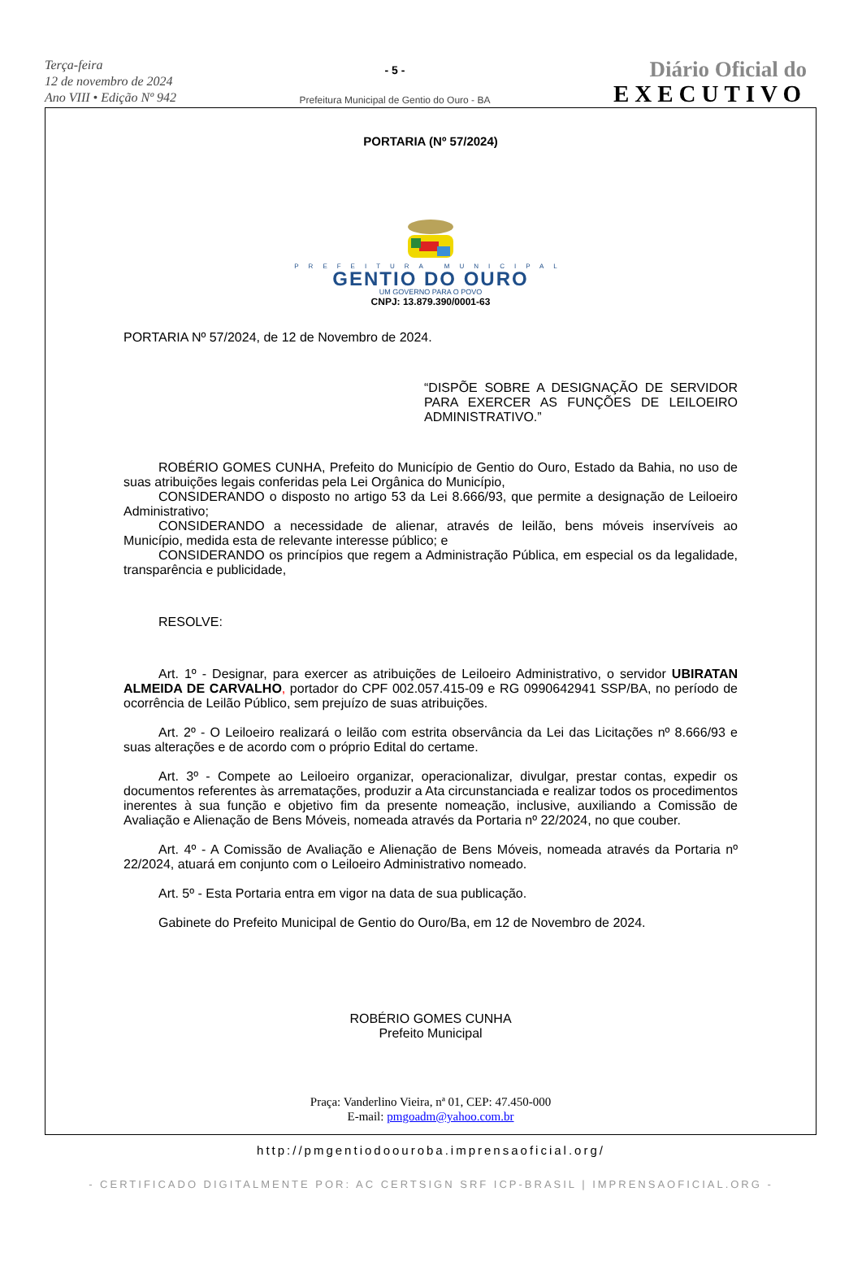Terça-feira
12 de novembro de 2024
Ano VIII • Edição Nº 942
- 5 -
Prefeitura Municipal de Gentio do Ouro - BA
Diário Oficial do
EXECUTIVO
PORTARIA (Nº 57/2024)
PREFEITURA MUNICIPAL
GENTIO DO OURO
UM GOVERNO PARA O POVO
CNPJ: 13.879.390/0001-63
PORTARIA Nº 57/2024, de 12 de Novembro de 2024.
“DISPÕE SOBRE A DESIGNAÇÃO DE SERVIDOR PARA EXERCER AS FUNÇÕES DE LEILOEIRO ADMINISTRATIVO.”
ROBÉRIO GOMES CUNHA, Prefeito do Município de Gentio do Ouro, Estado da Bahia, no uso de suas atribuições legais conferidas pela Lei Orgânica do Município,
CONSIDERANDO o disposto no artigo 53 da Lei 8.666/93, que permite a designação de Leiloeiro Administrativo;
CONSIDERANDO a necessidade de alienar, através de leilão, bens móveis inservíveis ao Município, medida esta de relevante interesse público; e
CONSIDERANDO os princípios que regem a Administração Pública, em especial os da legalidade, transparência e publicidade,
RESOLVE:
Art. 1º - Designar, para exercer as atribuições de Leiloeiro Administrativo, o servidor UBIRATAN ALMEIDA DE CARVALHO, portador do CPF 002.057.415-09 e RG 0990642941 SSP/BA, no período de ocorrência de Leilão Público, sem prejuízo de suas atribuições.
Art. 2º - O Leiloeiro realizará o leilão com estrita observância da Lei das Licitações nº 8.666/93 e suas alterações e de acordo com o próprio Edital do certame.
Art. 3º - Compete ao Leiloeiro organizar, operacionalizar, divulgar, prestar contas, expedir os documentos referentes às arrematações, produzir a Ata circunstanciada e realizar todos os procedimentos inerentes à sua função e objetivo fim da presente nomeação, inclusive, auxiliando a Comissão de Avaliação e Alienação de Bens Móveis, nomeada através da Portaria nº 22/2024, no que couber.
Art. 4º - A Comissão de Avaliação e Alienação de Bens Móveis, nomeada através da Portaria nº 22/2024, atuará em conjunto com o Leiloeiro Administrativo nomeado.
Art. 5º - Esta Portaria entra em vigor na data de sua publicação.
Gabinete do Prefeito Municipal de Gentio do Ouro/Ba, em 12 de Novembro de 2024.
ROBÉRIO GOMES CUNHA
Prefeito Municipal
Praça: Vanderlino Vieira, nª 01, CEP: 47.450-000
E-mail: pmgoadm@yahoo.com.br
http://pmgentiodoouroba.imprensaoficial.org/
- CERTIFICADO DIGITALMENTE POR: AC CERTSIGN SRF ICP-BRASIL | IMPRENSAOFICIAL.ORG -